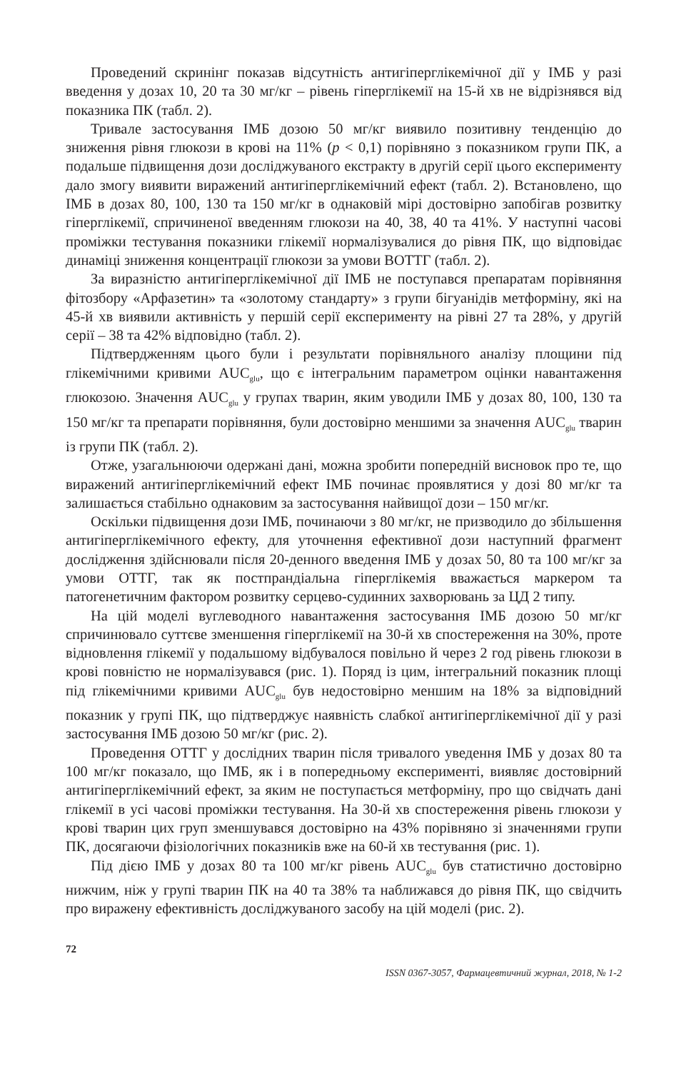Проведений скринінг показав відсутність антигіперглікемічної дії у ІМБ у разі введення у дозах 10, 20 та 30 мг/кг – рівень гіперглікемії на 15-й хв не відрізнявся від показника ПК (табл. 2).
Тривале застосування ІМБ дозою 50 мг/кг виявило позитивну тенденцію до зниження рівня глюкози в крові на 11% (p < 0,1) порівняно з показником групи ПК, а подальше підвищення дози досліджуваного екстракту в другій серії цього експерименту дало змогу виявити виражений антигіперглікемічний ефект (табл. 2). Встановлено, що ІМБ в дозах 80, 100, 130 та 150 мг/кг в однаковій мірі достовірно запобігав розвитку гіперглікемії, спричиненої введенням глюкози на 40, 38, 40 та 41%. У наступні часові проміжки тестування показники глікемії нормалізувалися до рівня ПК, що відповідає динаміці зниження концентрації глюкози за умови ВОТТГ (табл. 2).
За виразністю антигіперглікемічної дії ІМБ не поступався препаратам порівняння фітозбору «Арфазетин» та «золотому стандарту» з групи бігуанідів метформіну, які на 45-й хв виявили активність у першій серії експерименту на рівні 27 та 28%, у другій серії – 38 та 42% відповідно (табл. 2).
Підтвердженням цього були і результати порівняльного аналізу площини під глікемічними кривими AUC<sub>glu</sub>, що є інтегральним параметром оцінки навантаження глюкозою. Значення AUC<sub>glu</sub> у групах тварин, яким уводили ІМБ у дозах 80, 100, 130 та 150 мг/кг та препарати порівняння, були достовірно меншими за значення AUC<sub>glu</sub> тварин із групи ПК (табл. 2).
Отже, узагальнюючи одержані дані, можна зробити попередній висновок про те, що виражений антигіперглікемічний ефект ІМБ починає проявлятися у дозі 80 мг/кг та залишається стабільно однаковим за застосування найвищої дози – 150 мг/кг.
Оскільки підвищення дози ІМБ, починаючи з 80 мг/кг, не призводило до збільшення антигіперглікемічного ефекту, для уточнення ефективної дози наступний фрагмент дослідження здійснювали після 20-денного введення ІМБ у дозах 50, 80 та 100 мг/кг за умови ОТТГ, так як постпрандіальна гіперглікемія вважається маркером та патогенетичним фактором розвитку серцево-судинних захворювань за ЦД 2 типу.
На цій моделі вуглеводного навантаження застосування ІМБ дозою 50 мг/кг спричинювало суттєве зменшення гіперглікемії на 30-й хв спостереження на 30%, проте відновлення глікемії у подальшому відбувалося повільно й через 2 год рівень глюкози в крові повністю не нормалізувався (рис. 1). Поряд із цим, інтегральний показник площі під глікемічними кривими AUC<sub>glu</sub> був недостовірно меншим на 18% за відповідний показник у групі ПК, що підтверджує наявність слабкої антигіперглікемічної дії у разі застосування ІМБ дозою 50 мг/кг (рис. 2).
Проведення ОТТГ у дослідних тварин після тривалого уведення ІМБ у дозах 80 та 100 мг/кг показало, що ІМБ, як і в попередньому експерименті, виявляє достовірний антигіперглікемічний ефект, за яким не поступається метформіну, про що свідчать дані глікемії в усі часові проміжки тестування. На 30-й хв спостереження рівень глюкози у крові тварин цих груп зменшувався достовірно на 43% порівняно зі значеннями групи ПК, досягаючи фізіологічних показників вже на 60-й хв тестування (рис. 1).
Під дією ІМБ у дозах 80 та 100 мг/кг рівень AUC<sub>glu</sub> був статистично достовірно нижчим, ніж у групі тварин ПК на 40 та 38% та наближався до рівня ПК, що свідчить про виражену ефективність досліджуваного засобу на цій моделі (рис. 2).
72
ISSN 0367-3057, Фармацевтичний журнал, 2018, № 1-2